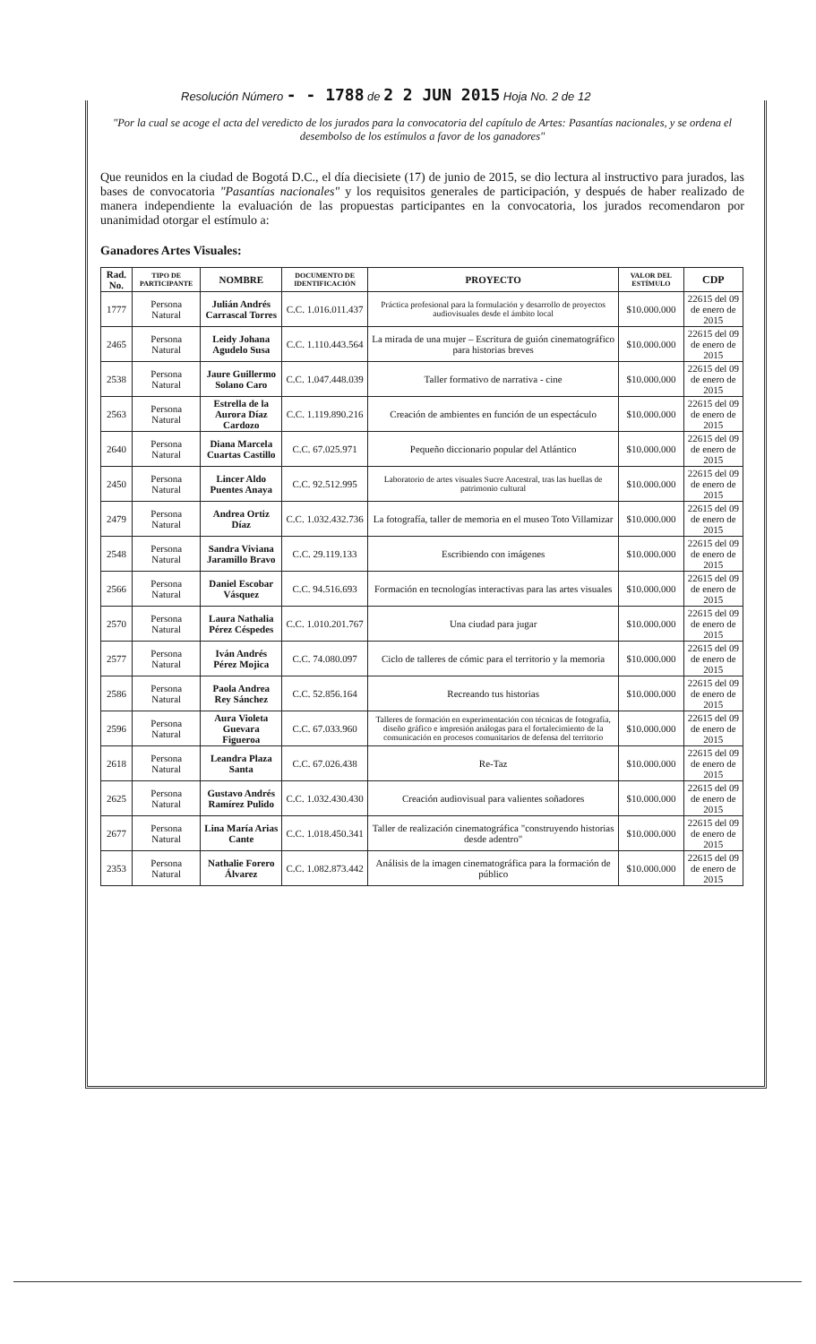Resolución Número - - 1788 de 2 2 JUN 2015 Hoja No. 2 de 12
"Por la cual se acoge el acta del veredicto de los jurados para la convocatoria del capítulo de Artes: Pasantías nacionales, y se ordena el desembolso de los estímulos a favor de los ganadores"
Que reunidos en la ciudad de Bogotá D.C., el día diecisiete (17) de junio de 2015, se dio lectura al instructivo para jurados, las bases de convocatoria "Pasantías nacionales" y los requisitos generales de participación, y después de haber realizado de manera independiente la evaluación de las propuestas participantes en la convocatoria, los jurados recomendaron por unanimidad otorgar el estímulo a:
Ganadores Artes Visuales:
| Rad. No. | TIPO DE PARTICIPANTE | NOMBRE | DOCUMENTO DE IDENTIFICACIÓN | PROYECTO | VALOR DEL ESTÍMULO | CDP |
| --- | --- | --- | --- | --- | --- | --- |
| 1777 | Persona Natural | Julián Andrés Carrascal Torres | C.C. 1.016.011.437 | Práctica profesional para la formulación y desarrollo de proyectos audiovisuales desde el ámbito local | $10.000.000 | 22615 del 09 de enero de 2015 |
| 2465 | Persona Natural | Leidy Johana Agudelo Susa | C.C. 1.110.443.564 | La mirada de una mujer – Escritura de guión cinematográfico para historias breves | $10.000.000 | 22615 del 09 de enero de 2015 |
| 2538 | Persona Natural | Jaure Guillermo Solano Caro | C.C. 1.047.448.039 | Taller formativo de narrativa - cine | $10.000.000 | 22615 del 09 de enero de 2015 |
| 2563 | Persona Natural | Estrella de la Aurora Díaz Cardozo | C.C. 1.119.890.216 | Creación de ambientes en función de un espectáculo | $10.000.000 | 22615 del 09 de enero de 2015 |
| 2640 | Persona Natural | Diana Marcela Cuartas Castillo | C.C. 67.025.971 | Pequeño diccionario popular del Atlántico | $10.000.000 | 22615 del 09 de enero de 2015 |
| 2450 | Persona Natural | Lincer Aldo Puentes Anaya | C.C. 92.512.995 | Laboratorio de artes visuales Sucre Ancestral, tras las huellas de patrimonio cultural | $10.000.000 | 22615 del 09 de enero de 2015 |
| 2479 | Persona Natural | Andrea Ortiz Díaz | C.C. 1.032.432.736 | La fotografía, taller de memoria en el museo Toto Villamizar | $10.000.000 | 22615 del 09 de enero de 2015 |
| 2548 | Persona Natural | Sandra Viviana Jaramillo Bravo | C.C. 29.119.133 | Escribiendo con imágenes | $10.000.000 | 22615 del 09 de enero de 2015 |
| 2566 | Persona Natural | Daniel Escobar Vásquez | C.C. 94.516.693 | Formación en tecnologías interactivas para las artes visuales | $10.000.000 | 22615 del 09 de enero de 2015 |
| 2570 | Persona Natural | Laura Nathalia Pérez Céspedes | C.C. 1.010.201.767 | Una ciudad para jugar | $10.000.000 | 22615 del 09 de enero de 2015 |
| 2577 | Persona Natural | Iván Andrés Pérez Mojica | C.C. 74.080.097 | Ciclo de talleres de cómic para el territorio y la memoria | $10.000.000 | 22615 del 09 de enero de 2015 |
| 2586 | Persona Natural | Paola Andrea Rey Sánchez | C.C. 52.856.164 | Recreando tus historias | $10.000.000 | 22615 del 09 de enero de 2015 |
| 2596 | Persona Natural | Aura Violeta Guevara Figueroa | C.C. 67.033.960 | Talleres de formación en experimentación con técnicas de fotografía, diseño gráfico e impresión análogas para el fortalecimiento de la comunicación en procesos comunitarios de defensa del territorio | $10.000.000 | 22615 del 09 de enero de 2015 |
| 2618 | Persona Natural | Leandra Plaza Santa | C.C. 67.026.438 | Re-Taz | $10.000.000 | 22615 del 09 de enero de 2015 |
| 2625 | Persona Natural | Gustavo Andrés Ramírez Pulido | C.C. 1.032.430.430 | Creación audiovisual para valientes soñadores | $10.000.000 | 22615 del 09 de enero de 2015 |
| 2677 | Persona Natural | Lina María Arias Cante | C.C. 1.018.450.341 | Taller de realización cinematográfica "construyendo historias desde adentro" | $10.000.000 | 22615 del 09 de enero de 2015 |
| 2353 | Persona Natural | Nathalie Forero Álvarez | C.C. 1.082.873.442 | Análisis de la imagen cinematográfica para la formación de público | $10.000.000 | 22615 del 09 de enero de 2015 |